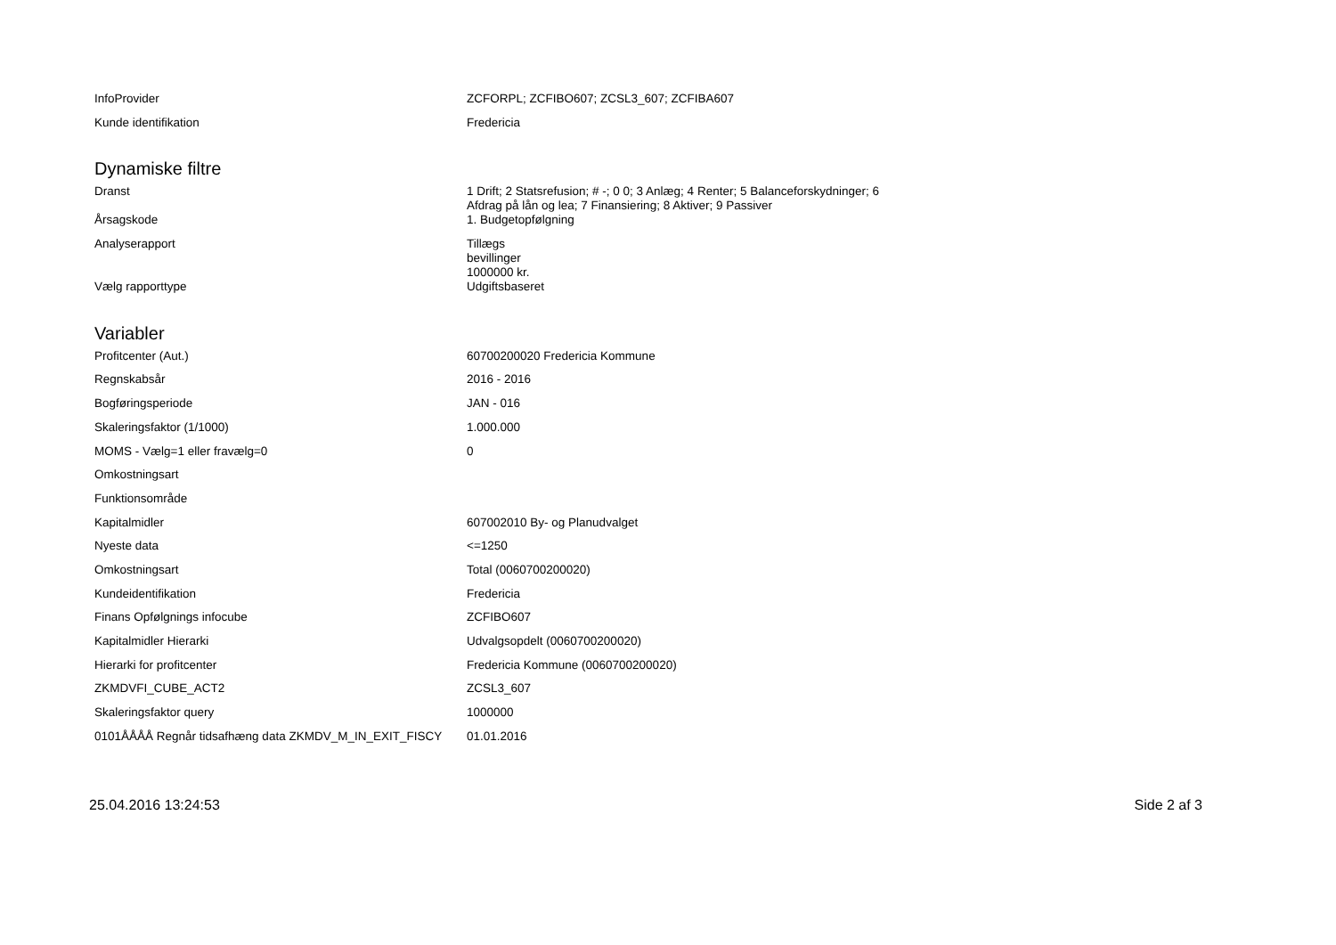| InfoProvider | ZCFORPL; ZCFIBO607; ZCSL3_607; ZCFIBA607 |
| Kunde identifikation | Fredericia |
Dynamiske filtre
| Dranst | 1 Drift; 2 Statsrefusion; # -; 0 0; 3 Anlæg; 4 Renter; 5 Balanceforskydninger; 6 Afdrag på lån og lea; 7 Finansiering; 8 Aktiver; 9 Passiver |
| Årsagskode | 1. Budgetopfølgning |
| Analyserapport | Tillægs bevillinger 1000000 kr. |
| Vælg rapporttype | Udgiftsbaseret |
Variabler
| Profitcenter (Aut.) | 60700200020 Fredericia Kommune |
| Regnskabsår | 2016 - 2016 |
| Bogføringsperiode | JAN - 016 |
| Skaleringsfaktor (1/1000) | 1.000.000 |
| MOMS - Vælg=1 eller fravælg=0 | 0 |
| Omkostningsart | |
| Funktionsområde | |
| Kapitalmidler | 607002010 By- og Planudvalget |
| Nyeste data | <=1250 |
| Omkostningsart | Total (0060700200020) |
| Kundeidentifikation | Fredericia |
| Finans Opfølgnings infocube | ZCFIBO607 |
| Kapitalmidler Hierarki | Udvalgsopdelt (0060700200020) |
| Hierarki for profitcenter | Fredericia Kommune (0060700200020) |
| ZKMDVFI_CUBE_ACT2 | ZCSL3_607 |
| Skaleringsfaktor query | 1000000 |
| 0101ÅÅÅÅ Regnår tidsafhæng data ZKMDV_M_IN_EXIT_FISCY | 01.01.2016 |
25.04.2016 13:24:53 Side 2 af 3